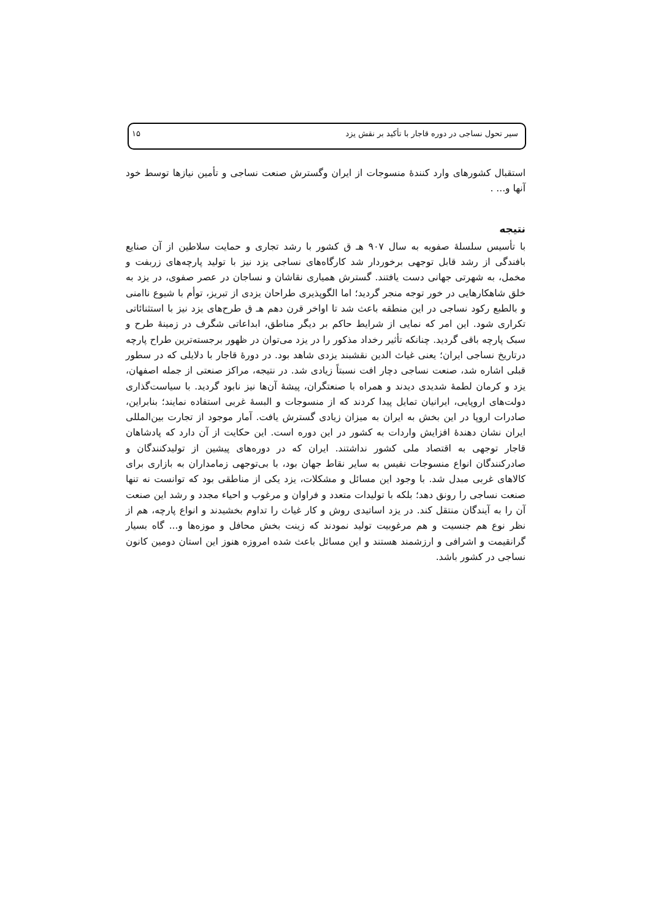سیر تحول نساجی در دوره قاجار با تأکید بر نقش یزد ۱۵
استقبال کشورهای وارد کنندهٔ منسوجات از ایران وگسترش صنعت نساجی و تأمین نیازها توسط خود آنها و... .
نتیجه
با تأسیس سلسلهٔ صفویه به سال ۹۰۷ هـ ق کشور با رشد تجاری و حمایت سلاطین از آن صنایع بافندگی از رشد قابل توجهی برخوردار شد کارگاه‌های نساجی یزد نیز با تولید پارچه‌های زربفت و مخمل، به شهرتی جهانی دست یافتند. گسترش همیاری نقاشان و نساجان در عصر صفوی، در یزد به خلق شاهکارهایی در خور توجه منجر گردید؛ اما الگوپذیری طراحان یزدی از تبریز، توأم با شیوع ناامنی و بالطبع رکود نساجی در این منطقه باعث شد تا اواخر قرن دهم هـ ق طرح‌های یزد نیز با استثنائاتی تکراری شود. این امر که نمایی از شرایط حاکم بر دیگر مناطق، ابداعاتی شگرف در زمینهٔ طرح و سبک پارچه باقی گردید. چنانکه تأثیر رخداد مذکور را در یزد می‌توان در ظهور برجسته‌ترین طراح پارچه درتاریخ نساجی ایران؛ یعنی غیاث الدین نقشبند یزدی شاهد بود. در دورهٔ قاجار با دلایلی که در سطور قبلی اشاره شد، صنعت نساجی دچار افت نسبتاً زیادی شد. در نتیجه، مراکز صنعتی از جمله اصفهان، یزد و کرمان لطمهٔ شدیدی دیدند و همراه با صنعتگران، پیشهٔ آن‌ها نیز نابود گردید. با سیاست‌گذاری دولت‌های اروپایی، ایرانیان تمایل پیدا کردند که از منسوجات و البسهٔ غربی استفاده نمایند؛ بنابراین، صادرات اروپا در این بخش به ایران به میزان زیادی گسترش یافت. آمار موجود از تجارت بین‌المللی ایران نشان دهندهٔ افزایش واردات به کشور در این دوره است. این حکایت از آن دارد که پادشاهان قاجار توجهی به اقتصاد ملی کشور نداشتند. ایران که در دوره‌های پیشین از تولیدکنندگان و صادرکنندگان انواع منسوجات نفیس به سایر نقاط جهان بود، با بی‌توجهی زمامداران به بازاری برای کالاهای غربی مبدل شد. با وجود این مسائل و مشکلات، یزد یکی از مناطقی بود که توانست نه تنها صنعت نساجی را رونق دهد؛ بلکه با تولیدات متعدد و فراوان و مرغوب و احیاء مجدد و رشد این صنعت آن را به آیندگان منتقل کند. در یزد اساتیدی روش و کار غیاث را تداوم بخشیدند و انواع پارچه، هم از نظر نوع هم جنسیت و هم مرغوبیت تولید نمودند که زینت بخش محافل و موزه‌ها و... گاه بسیار گرانقیمت و اشرافی و ارزشمند هستند و این مسائل باعث شده امروزه هنوز این استان دومین کانون نساجی در کشور باشد.